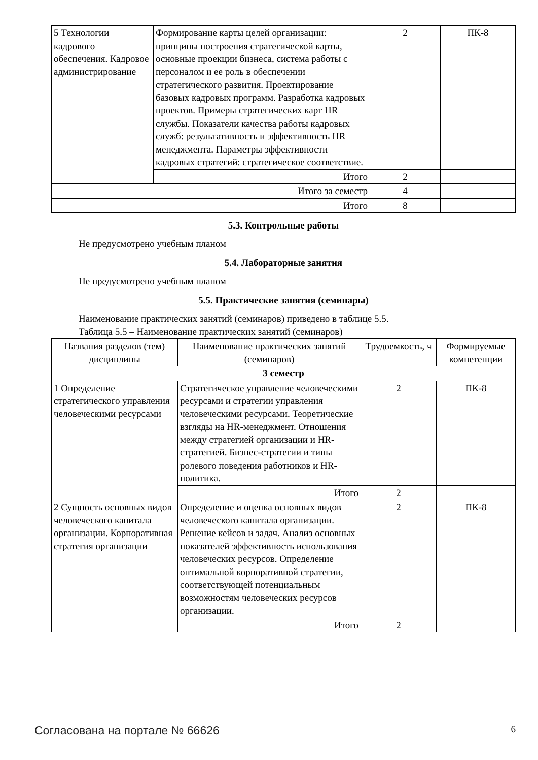| 5 Технологии кадрового обеспечения. Кадровое администрирование | Формирование карты целей организации: принципы построения стратегической карты, основные проекции бизнеса, система работы с персоналом и ее роль в обеспечении стратегического развития. Проектирование базовых кадровых программ. Разработка кадровых проектов. Примеры стратегических карт HR службы. Показатели качества работы кадровых служб: результативность и эффективность HR менеджмента. Параметры эффективности кадровых стратегий: стратегическое соответствие. | 2 | ПК-8 |
| | Итого | 2 | |
| Итого за семестр | | 4 | |
| Итого | | 8 | |
5.3. Контрольные работы
Не предусмотрено учебным планом
5.4. Лабораторные занятия
Не предусмотрено учебным планом
5.5. Практические занятия (семинары)
Наименование практических занятий (семинаров) приведено в таблице 5.5.
Таблица 5.5 – Наименование практических занятий (семинаров)
| Названия разделов (тем) дисциплины | Наименование практических занятий (семинаров) | Трудоемкость, ч | Формируемые компетенции |
| --- | --- | --- | --- |
| 3 семестр | | | |
| 1 Определение стратегического управления человеческими ресурсами | Стратегическое управление человеческими ресурсами и стратегии управления человеческими ресурсами. Теоретические взгляды на HR-менеджмент. Отношения между стратегией организации и HR-стратегией. Бизнес-стратегии и типы ролевого поведения работников и HR-политика. | 2 | ПК-8 |
| | Итого | 2 | |
| 2 Сущность основных видов человеческого капитала организации. Корпоративная стратегия организации | Определение и оценка основных видов человеческого капитала организации. Решение кейсов и задач. Анализ основных показателей эффективность использования человеческих ресурсов. Определение оптимальной корпоративной стратегии, соответствующей потенциальным возможностям человеческих ресурсов организации. | 2 | ПК-8 |
| | Итого | 2 | |
Согласована на портале № 66626 6